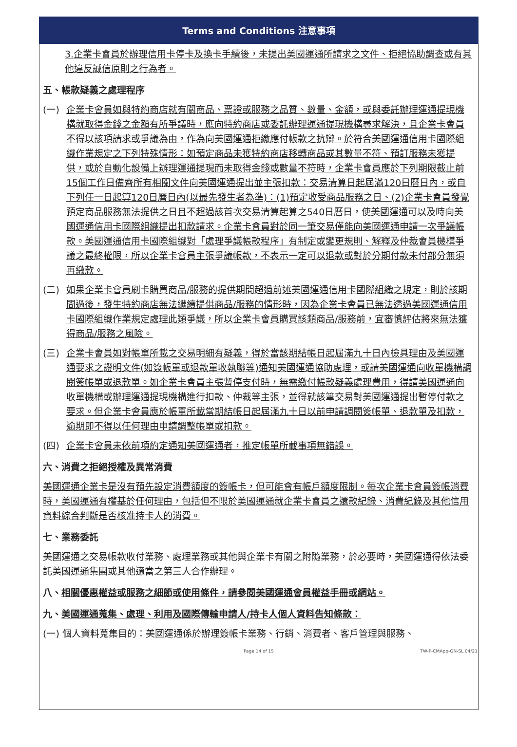Terms and Conditions 注意事項
3.企業卡會員於辦理信用卡停卡及換卡手續後，未提出美國運通所請求之文件、拒絕協助調查或有其他違反誠信原則之行為者。
五、帳款疑義之處理程序
(一) 企業卡會員如與特約商店就有關商品、票證或服務之品質、數量、金額，或與委託辦理運通提現機構就取得金錢之金額有所爭議時，應向特約商店或委託辦理運通提現機構尋求解決，且企業卡會員不得以該項請求或爭議為由，作為向美國運通拒繳應付帳款之抗辯。於符合美國運通信用卡國際組織作業規定之下列特殊情形：如預定商品未獲特約商店移轉商品或其數量不符、預訂服務未獲提供，或於自動化設備上辦理運通提現而未取得金錢或數量不符時，企業卡會員應於下列期限截止前15個工作日備齊所有相關文件向美國運通提出並主張扣款：交易清算日起屆滿120日曆日內，或自下列任一日起算120日曆日內(以最先發生者為準)：(1)預定收受商品服務之日、(2)企業卡會員發覺預定商品服務無法提供之日且不超過該首次交易清算起算之540日曆日，使美國運通可以及時向美國運通信用卡國際組織提出扣款請求。企業卡會員對於同一筆交易僅能向美國運通申請一次爭議帳款。美國運通信用卡國際組織對「處理爭議帳款程序」有制定或變更規則、解釋及仲裁會員機構爭議之最終權限，所以企業卡會員主張爭議帳款，不表示一定可以退款或對於分期付款未付部分無須再繳款。
(二) 如果企業卡會員刷卡購買商品/服務的提供期間超過前述美國運通信用卡國際組織之規定，則於該期間過後，發生特約商店無法繼續提供商品/服務的情形時，因為企業卡會員已無法透過美國運通信用卡國際組織作業規定處理此類爭議，所以企業卡會員購買該類商品/服務前，宜審慎評估將來無法獲得商品/服務之風險。
(三) 企業卡會員如對帳單所載之交易明細有疑義，得於當該期結帳日起屆滿九十日內檢具理由及美國運通要求之證明文件(如簽帳單或退款單收執聯等)通知美國運通協助處理，或請美國運通向收單機構調閱簽帳單或退款單。如企業卡會員主張暫停支付時，無需繳付帳款疑義處理費用，得請美國運通向收單機構或辦理運通提現機構進行扣款、仲裁等主張，並得就該筆交易對美國運通提出暫停付款之要求。但企業卡會員應於帳單所載當期結帳日起屆滿九十日以前申請調閱簽帳單、退款單及扣款，逾期即不得以任何理由申請調整帳單或扣款。
(四) 企業卡會員未依前項約定通知美國運通者，推定帳單所載事項無錯誤。
六、消費之拒絕授權及異常消費
美國運通企業卡是沒有預先設定消費額度的簽帳卡，但可能會有帳戶額度限制。每次企業卡會員簽帳消費時，美國運通有權基於任何理由，包括但不限於美國運通就企業卡會員之還款紀錄、消費紀錄及其他信用資料綜合判斷是否核准持卡人的消費。
七、業務委託
美國運通之交易帳款收付業務、處理業務或其他與企業卡有關之附隨業務，於必要時，美國運通得依法委託美國運通集團或其他適當之第三人合作辦理。
八、相關優惠權益或服務之細節或使用條件，請參閱美國運通會員權益手冊或網站。
九、美國運通蒐集、處理、利用及國際傳輸申請人/持卡人個人資料告知條款：
(一) 個人資料蒐集目的：美國運通係於辦理簽帳卡業務、行銷、消費者、客戶管理與服務、
Page 14 of 15 TW-P-CMApp-GN-SL 04/21